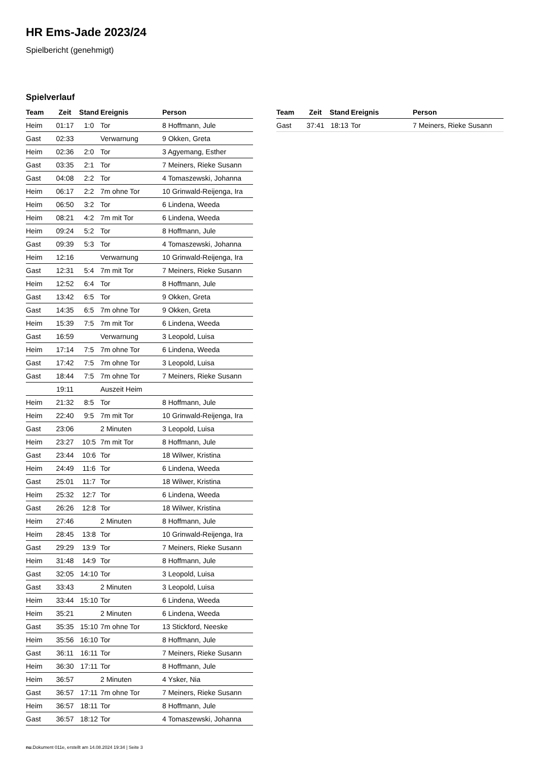HR Ems-Jade 2023/24
Spielbericht (genehmigt)
Spielverlauf
| Team | Zeit | Stand | Ereignis | Person |
| --- | --- | --- | --- | --- |
| Heim | 01:17 | 1:0 | Tor | 8 Hoffmann, Jule |
| Gast | 02:33 | | Verwarnung | 9 Okken, Greta |
| Heim | 02:36 | 2:0 | Tor | 3 Agyemang, Esther |
| Gast | 03:35 | 2:1 | Tor | 7 Meiners, Rieke Susann |
| Gast | 04:08 | 2:2 | Tor | 4 Tomaszewski, Johanna |
| Heim | 06:17 | 2:2 | 7m ohne Tor | 10 Grinwald-Reijenga, Ira |
| Heim | 06:50 | 3:2 | Tor | 6 Lindena, Weeda |
| Heim | 08:21 | 4:2 | 7m mit Tor | 6 Lindena, Weeda |
| Heim | 09:24 | 5:2 | Tor | 8 Hoffmann, Jule |
| Gast | 09:39 | 5:3 | Tor | 4 Tomaszewski, Johanna |
| Heim | 12:16 | | Verwarnung | 10 Grinwald-Reijenga, Ira |
| Gast | 12:31 | 5:4 | 7m mit Tor | 7 Meiners, Rieke Susann |
| Heim | 12:52 | 6:4 | Tor | 8 Hoffmann, Jule |
| Gast | 13:42 | 6:5 | Tor | 9 Okken, Greta |
| Gast | 14:35 | 6:5 | 7m ohne Tor | 9 Okken, Greta |
| Heim | 15:39 | 7:5 | 7m mit Tor | 6 Lindena, Weeda |
| Gast | 16:59 | | Verwarnung | 3 Leopold, Luisa |
| Heim | 17:14 | 7:5 | 7m ohne Tor | 6 Lindena, Weeda |
| Gast | 17:42 | 7:5 | 7m ohne Tor | 3 Leopold, Luisa |
| Gast | 18:44 | 7:5 | 7m ohne Tor | 7 Meiners, Rieke Susann |
| | 19:11 | | Auszeit Heim | |
| Heim | 21:32 | 8:5 | Tor | 8 Hoffmann, Jule |
| Heim | 22:40 | 9:5 | 7m mit Tor | 10 Grinwald-Reijenga, Ira |
| Gast | 23:06 | | 2 Minuten | 3 Leopold, Luisa |
| Heim | 23:27 | 10:5 | 7m mit Tor | 8 Hoffmann, Jule |
| Gast | 23:44 | 10:6 | Tor | 18 Wilwer, Kristina |
| Heim | 24:49 | 11:6 | Tor | 6 Lindena, Weeda |
| Gast | 25:01 | 11:7 | Tor | 18 Wilwer, Kristina |
| Heim | 25:32 | 12:7 | Tor | 6 Lindena, Weeda |
| Gast | 26:26 | 12:8 | Tor | 18 Wilwer, Kristina |
| Heim | 27:46 | | 2 Minuten | 8 Hoffmann, Jule |
| Heim | 28:45 | 13:8 | Tor | 10 Grinwald-Reijenga, Ira |
| Gast | 29:29 | 13:9 | Tor | 7 Meiners, Rieke Susann |
| Heim | 31:48 | 14:9 | Tor | 8 Hoffmann, Jule |
| Gast | 32:05 | 14:10 | Tor | 3 Leopold, Luisa |
| Gast | 33:43 | | 2 Minuten | 3 Leopold, Luisa |
| Heim | 33:44 | 15:10 | Tor | 6 Lindena, Weeda |
| Heim | 35:21 | | 2 Minuten | 6 Lindena, Weeda |
| Gast | 35:35 | 15:10 | 7m ohne Tor | 13 Stickford, Neeske |
| Heim | 35:56 | 16:10 | Tor | 8 Hoffmann, Jule |
| Gast | 36:11 | 16:11 | Tor | 7 Meiners, Rieke Susann |
| Heim | 36:30 | 17:11 | Tor | 8 Hoffmann, Jule |
| Heim | 36:57 | | 2 Minuten | 4 Ysker, Nia |
| Gast | 36:57 | 17:11 | 7m ohne Tor | 7 Meiners, Rieke Susann |
| Heim | 36:57 | 18:11 | Tor | 8 Hoffmann, Jule |
| Gast | 36:57 | 18:12 | Tor | 4 Tomaszewski, Johanna |
| Team | Zeit | Stand | Ereignis | Person |
| --- | --- | --- | --- | --- |
| Gast | 37:41 | 18:13 | Tor | 7 Meiners, Rieke Susann |
nu.Dokument 011e, erstellt am 14.08.2024 19:34 | Seite 3